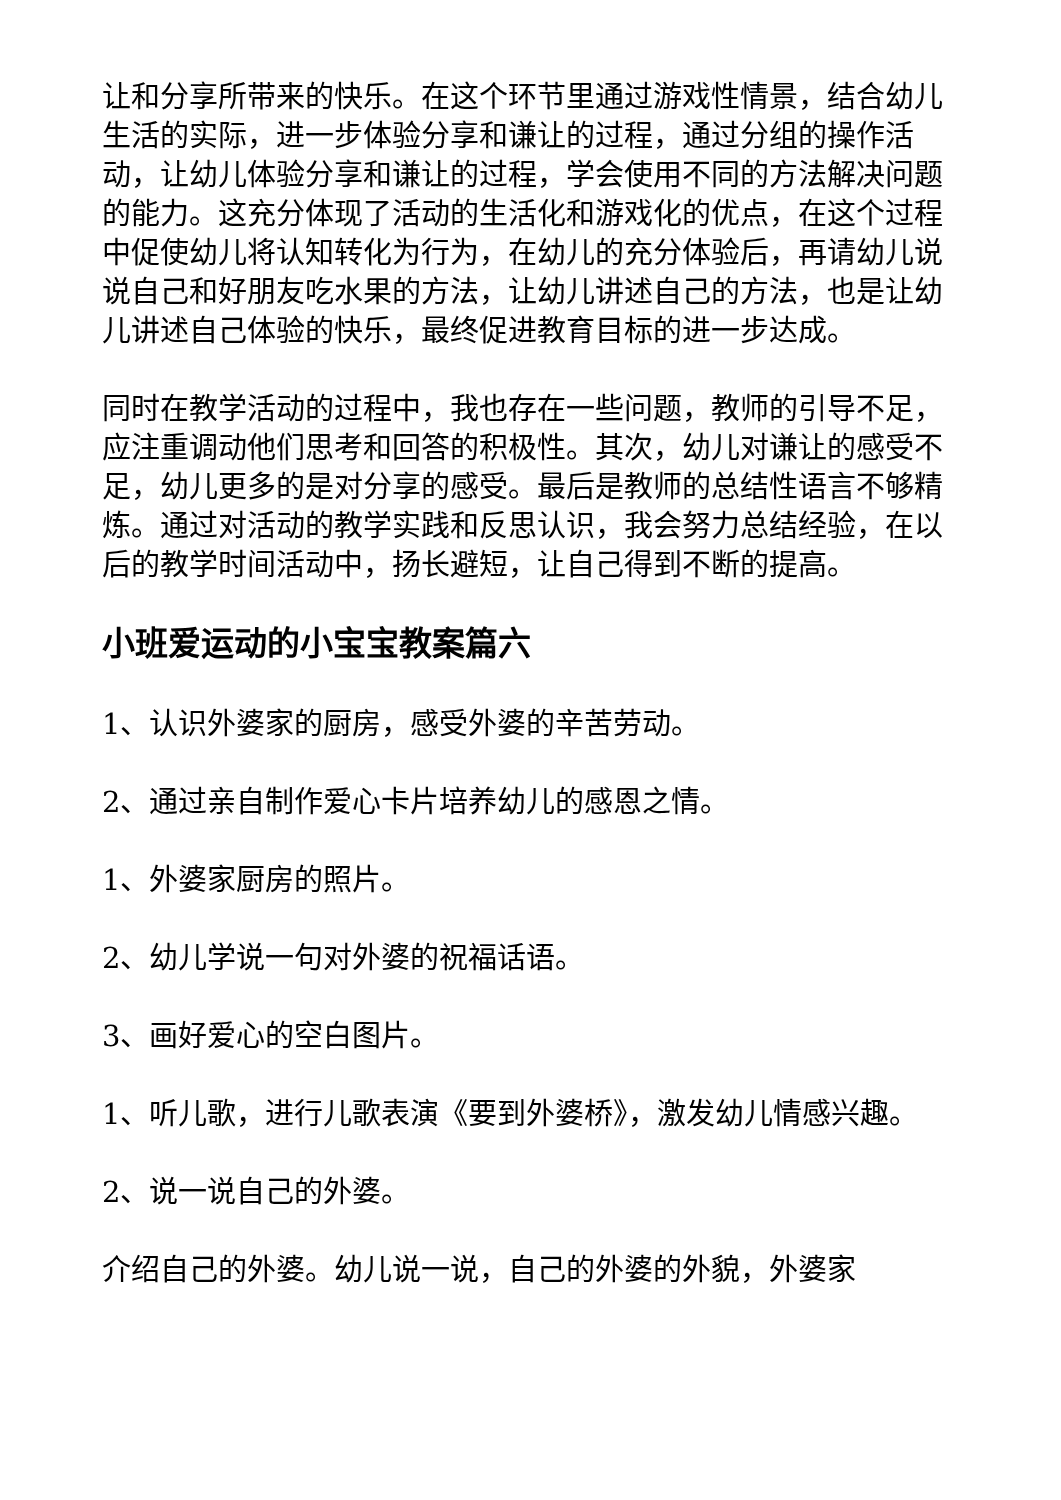让和分享所带来的快乐。在这个环节里通过游戏性情景，结合幼儿生活的实际，进一步体验分享和谦让的过程，通过分组的操作活动，让幼儿体验分享和谦让的过程，学会使用不同的方法解决问题的能力。这充分体现了活动的生活化和游戏化的优点，在这个过程中促使幼儿将认知转化为行为，在幼儿的充分体验后，再请幼儿说说自己和好朋友吃水果的方法，让幼儿讲述自己的方法，也是让幼儿讲述自己体验的快乐，最终促进教育目标的进一步达成。
同时在教学活动的过程中，我也存在一些问题，教师的引导不足，应注重调动他们思考和回答的积极性。其次，幼儿对谦让的感受不足，幼儿更多的是对分享的感受。最后是教师的总结性语言不够精炼。通过对活动的教学实践和反思认识，我会努力总结经验，在以后的教学时间活动中，扬长避短，让自己得到不断的提高。
小班爱运动的小宝宝教案篇六
1、认识外婆家的厨房，感受外婆的辛苦劳动。
2、通过亲自制作爱心卡片培养幼儿的感恩之情。
1、外婆家厨房的照片。
2、幼儿学说一句对外婆的祝福话语。
3、画好爱心的空白图片。
1、听儿歌，进行儿歌表演《要到外婆桥》，激发幼儿情感兴趣。
2、说一说自己的外婆。
介绍自己的外婆。幼儿说一说，自己的外婆的外貌，外婆家